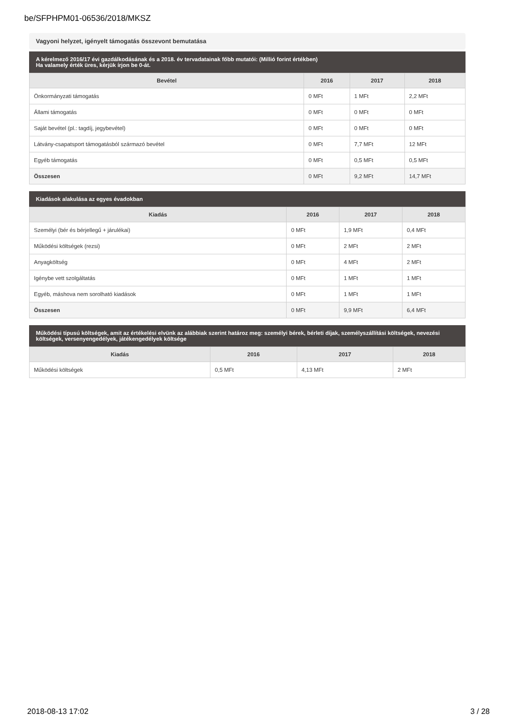be/SFPHPM01-06536/2018/MKSZ
Vagyoni helyzet, igényelt támogatás összevont bemutatása
A kérelmező 2016/17 évi gazdálkodásának és a 2018. év tervadatainak főbb mutatói: (Millió forint értékben)
Ha valamely érték üres, kérjük írjon be 0-át.
| Bevétel | 2016 | 2017 | 2018 |
| --- | --- | --- | --- |
| Önkormányzati támogatás | 0 MFt | 1 MFt | 2,2 MFt |
| Állami támogatás | 0 MFt | 0 MFt | 0 MFt |
| Saját bevétel (pl.: tagdíj, jegybevétel) | 0 MFt | 0 MFt | 0 MFt |
| Látvány-csapatsport támogatásból származó bevétel | 0 MFt | 7,7 MFt | 12 MFt |
| Egyéb támogatás | 0 MFt | 0,5 MFt | 0,5 MFt |
| Összesen | 0 MFt | 9,2 MFt | 14,7 MFt |
Kiadások alakulása az egyes évadokban
| Kiadás | 2016 | 2017 | 2018 |
| --- | --- | --- | --- |
| Személyi (bér és bérjellegű + járulékai) | 0 MFt | 1,9 MFt | 0,4 MFt |
| Működési költségek (rezsi) | 0 MFt | 2 MFt | 2 MFt |
| Anyagköltség | 0 MFt | 4 MFt | 2 MFt |
| Igénybe vett szolgáltatás | 0 MFt | 1 MFt | 1 MFt |
| Egyéb, máshova nem sorolható kiadások | 0 MFt | 1 MFt | 1 MFt |
| Összesen | 0 MFt | 9,9 MFt | 6,4 MFt |
Működési típusú költségek, amit az értékelési elvünk az alábbiak szerint határoz meg: személyi bérek, bérleti díjak, személyszállítási költségek, nevezési költségek, versenyengedélyek, játékengedélyek költsége
| Kiadás | 2016 | 2017 | 2018 |
| --- | --- | --- | --- |
| Működési költségek | 0,5 MFt | 4,13 MFt | 2 MFt |
2018-08-13 17:02 3 / 28